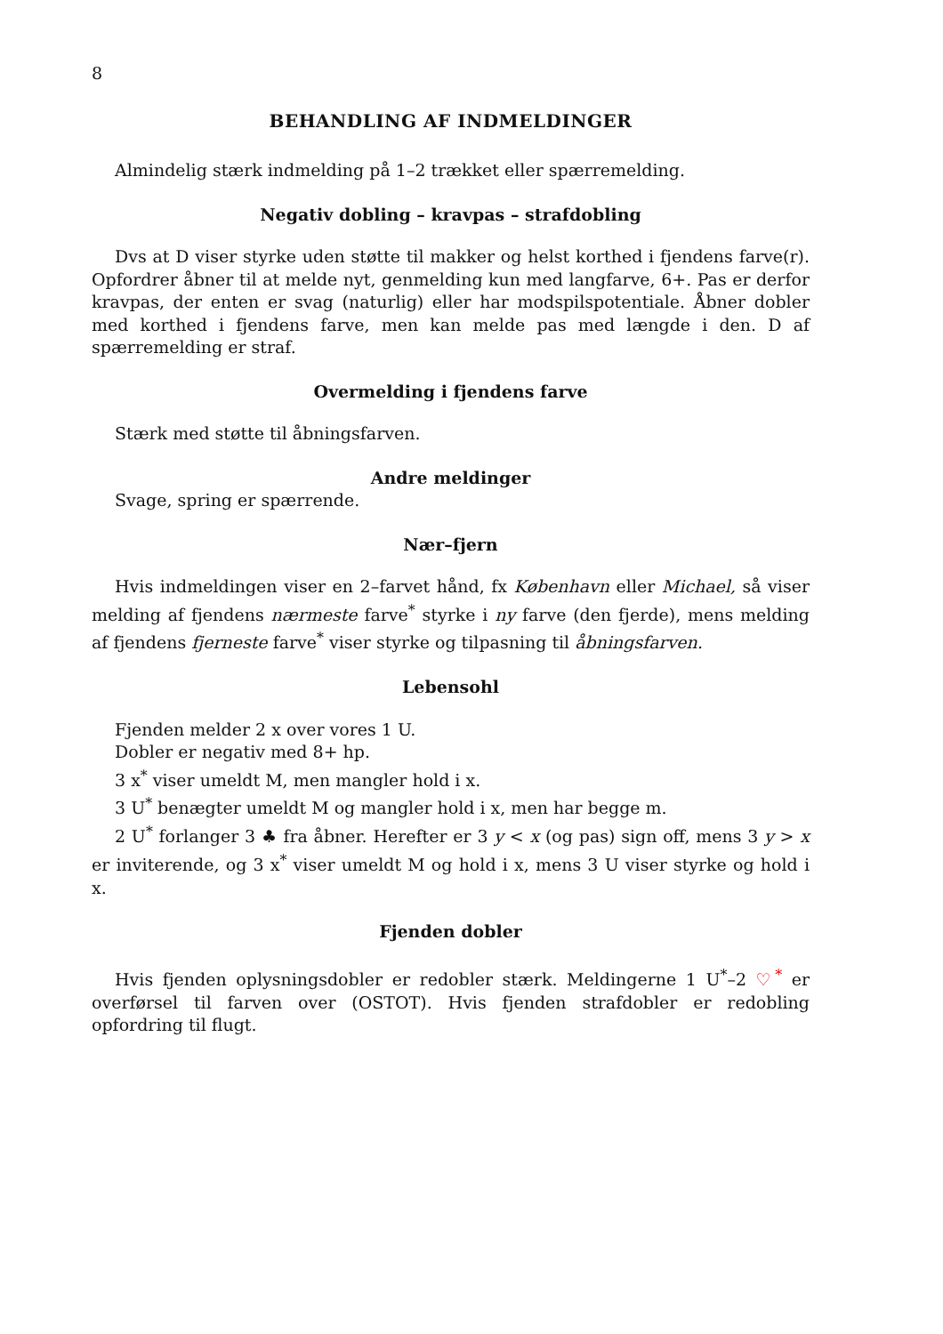8
BEHANDLING AF INDMELDINGER
Almindelig stærk indmelding på 1–2 trækket eller spærremelding.
Negativ dobling – kravpas – strafdobling
Dvs at D viser styrke uden støtte til makker og helst korthed i fjendens farve(r). Opfordrer åbner til at melde nyt, genmelding kun med langfarve, 6+. Pas er derfor kravpas, der enten er svag (naturlig) eller har modspilspotentiale. Åbner dobler med korthed i fjendens farve, men kan melde pas med længde i den. D af spærremelding er straf.
Overmelding i fjendens farve
Stærk med støtte til åbningsfarven.
Andre meldinger
Svage, spring er spærrende.
Nær–fjern
Hvis indmeldingen viser en 2–farvet hånd, fx København eller Michael, så viser melding af fjendens nærmeste farve<sup>*</sup> styrke i ny farve (den fjerde), mens melding af fjendens fjerneste farve<sup>*</sup> viser styrke og tilpasning til åbningsfarven.
Lebensohl
Fjenden melder 2 x over vores 1 U.
Dobler er negativ med 8+ hp.
3 x<sup>*</sup> viser umeldt M, men mangler hold i x.
3 U<sup>*</sup> benægter umeldt M og mangler hold i x, men har begge m.
2 U<sup>*</sup> forlanger 3 ♣ fra åbner. Herefter er 3 y < x (og pas) sign off, mens 3 y > x er inviterende, og 3 x<sup>*</sup> viser umeldt M og hold i x, mens 3 U viser styrke og hold i x.
Fjenden dobler
Hvis fjenden oplysningsdobler er redobler stærk. Meldingerne 1 U<sup>*</sup>–2 ♡<sup>*</sup> er overførsel til farven over (OSTOT). Hvis fjenden strafdobler er redobling opfordring til flugt.